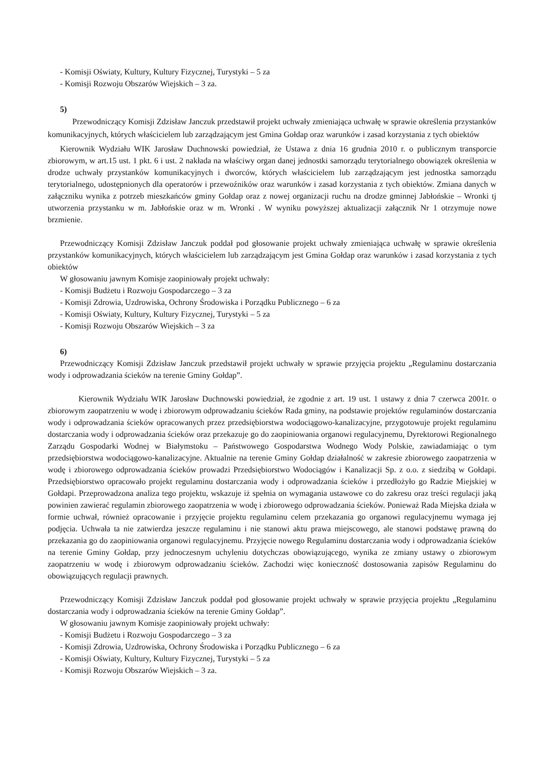- Komisji Oświaty, Kultury, Kultury Fizycznej, Turystyki – 5 za
- Komisji Rozwoju Obszarów Wiejskich – 3 za.
5)
Przewodniczący Komisji Zdzisław Janczuk przedstawił projekt uchwały zmieniająca uchwałę w sprawie określenia przystanków komunikacyjnych, których właścicielem lub zarządzającym jest Gmina Gołdap oraz warunków i zasad korzystania z tych obiektów
Kierownik Wydziału WIK Jarosław Duchnowski powiedział, że Ustawa z dnia 16 grudnia 2010 r. o publicznym transporcie zbiorowym, w art.15 ust. 1 pkt. 6 i ust. 2 nakłada na właściwy organ danej jednostki samorządu terytorialnego obowiązek określenia w drodze uchwały przystanków komunikacyjnych i dworców, których właścicielem lub zarządzającym jest jednostka samorządu terytorialnego, udostępnionych dla operatorów i przewoźników oraz warunków i zasad korzystania z tych obiektów. Zmiana danych w załączniku wynika z potrzeb mieszkańców gminy Gołdap oraz z nowej organizacji ruchu na drodze gminnej Jabłońskie – Wronki tj utworzenia przystanku w m. Jabłońskie oraz w m. Wronki . W wyniku powyższej aktualizacji załącznik Nr 1 otrzymuje nowe brzmienie.
Przewodniczący Komisji Zdzisław Janczuk poddał pod głosowanie projekt uchwały zmieniająca uchwałę w sprawie określenia przystanków komunikacyjnych, których właścicielem lub zarządzającym jest Gmina Gołdap oraz warunków i zasad korzystania z tych obiektów
W głosowaniu jawnym Komisje zaopiniowały projekt uchwały:
- Komisji Budżetu i Rozwoju Gospodarczego – 3 za
- Komisji Zdrowia, Uzdrowiska, Ochrony Środowiska i Porządku Publicznego – 6 za
- Komisji Oświaty, Kultury, Kultury Fizycznej, Turystyki – 5 za
- Komisji Rozwoju Obszarów Wiejskich – 3 za
6)
Przewodniczący Komisji Zdzisław Janczuk przedstawił projekt uchwały w sprawie przyjęcia projektu „Regulaminu dostarczania wody i odprowadzania ścieków na terenie Gminy Gołdap”.
Kierownik Wydziału WIK Jarosław Duchnowski powiedział, że zgodnie z art. 19 ust. 1 ustawy z dnia 7 czerwca 2001r. o zbiorowym zaopatrzeniu w wodę i zbiorowym odprowadzaniu ścieków Rada gminy, na podstawie projektów regulaminów dostarczania wody i odprowadzania ścieków opracowanych przez przedsiębiorstwa wodociągowo-kanalizacyjne, przygotowuje projekt regulaminu dostarczania wody i odprowadzania ścieków oraz przekazuje go do zaopiniowania organowi regulacyjnemu, Dyrektorowi Regionalnego Zarządu Gospodarki Wodnej w Białymstoku – Państwowego Gospodarstwa Wodnego Wody Polskie, zawiadamiając o tym przedsiębiorstwa wodociągowo-kanalizacyjne. Aktualnie na terenie Gminy Gołdap działalność w zakresie zbiorowego zaopatrzenia w wodę i zbiorowego odprowadzania ścieków prowadzi Przedsiębiorstwo Wodociągów i Kanalizacji Sp. z o.o. z siedzibą w Gołdapi. Przedsiębiorstwo opracowało projekt regulaminu dostarczania wody i odprowadzania ścieków i przedłożyło go Radzie Miejskiej w Gołdapi. Przeprowadzona analiza tego projektu, wskazuje iż spełnia on wymagania ustawowe co do zakresu oraz treści regulacji jaką powinien zawierać regulamin zbiorowego zaopatrzenia w wodę i zbiorowego odprowadzania ścieków. Ponieważ Rada Miejska działa w formie uchwał, również opracowanie i przyjęcie projektu regulaminu celem przekazania go organowi regulacyjnemu wymaga jej podjęcia. Uchwała ta nie zatwierdza jeszcze regulaminu i nie stanowi aktu prawa miejscowego, ale stanowi podstawę prawną do przekazania go do zaopiniowania organowi regulacyjnemu. Przyjęcie nowego Regulaminu dostarczania wody i odprowadzania ścieków na terenie Gminy Gołdap, przy jednoczesnym uchyleniu dotychczas obowiązującego, wynika ze zmiany ustawy o zbiorowym zaopatrzeniu w wodę i zbiorowym odprowadzaniu ścieków. Zachodzi więc konieczność dostosowania zapisów Regulaminu do obowiązujących regulacji prawnych.
Przewodniczący Komisji Zdzisław Janczuk poddał pod głosowanie projekt uchwały w sprawie przyjęcia projektu „Regulaminu dostarczania wody i odprowadzania ścieków na terenie Gminy Gołdap”.
W głosowaniu jawnym Komisje zaopiniowały projekt uchwały:
- Komisji Budżetu i Rozwoju Gospodarczego – 3 za
- Komisji Zdrowia, Uzdrowiska, Ochrony Środowiska i Porządku Publicznego – 6 za
- Komisji Oświaty, Kultury, Kultury Fizycznej, Turystyki – 5 za
- Komisji Rozwoju Obszarów Wiejskich – 3 za.